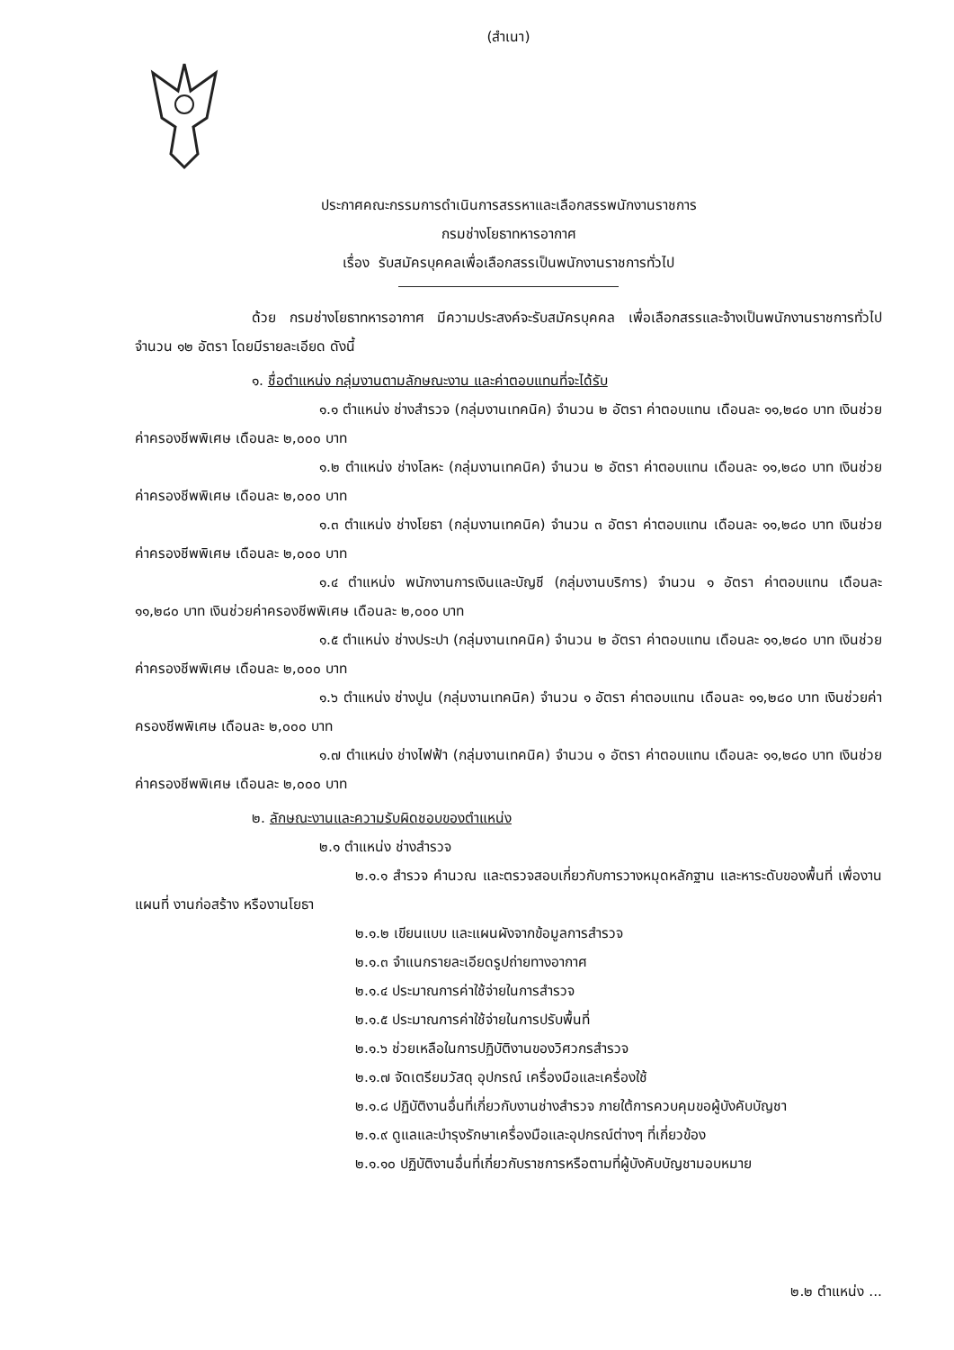(สำเนา)
ประกาศคณะกรรมการดำเนินการสรรหาและเลือกสรรพนักงานราชการ
กรมช่างโยธาทหารอากาศ
เรื่อง รับสมัครบุคคลเพื่อเลือกสรรเป็นพนักงานราชการทั่วไป
ด้วย กรมช่างโยธาทหารอากาศ มีความประสงค์จะรับสมัครบุคคล เพื่อเลือกสรรและจ้างเป็นพนักงานราชการทั่วไป จำนวน ๑๒ อัตรา โดยมีรายละเอียด ดังนี้
๑. ชื่อตำแหน่ง กลุ่มงานตามลักษณะงาน และค่าตอบแทนที่จะได้รับ
๑.๑ ตำแหน่ง ช่างสำรวจ (กลุ่มงานเทคนิค) จำนวน ๒ อัตรา ค่าตอบแทน เดือนละ ๑๑,๒๘๐ บาท เงินช่วยค่าครองชีพพิเศษ เดือนละ ๒,๐๐๐ บาท
๑.๒ ตำแหน่ง ช่างโลหะ (กลุ่มงานเทคนิค) จำนวน ๒ อัตรา ค่าตอบแทน เดือนละ ๑๑,๒๘๐ บาท เงินช่วยค่าครองชีพพิเศษ เดือนละ ๒,๐๐๐ บาท
๑.๓ ตำแหน่ง ช่างโยธา (กลุ่มงานเทคนิค) จำนวน ๓ อัตรา ค่าตอบแทน เดือนละ ๑๑,๒๘๐ บาท เงินช่วยค่าครองชีพพิเศษ เดือนละ ๒,๐๐๐ บาท
๑.๔ ตำแหน่ง พนักงานการเงินและบัญชี (กลุ่มงานบริการ) จำนวน ๑ อัตรา ค่าตอบแทน เดือนละ ๑๑,๒๘๐ บาท เงินช่วยค่าครองชีพพิเศษ เดือนละ ๒,๐๐๐ บาท
๑.๕ ตำแหน่ง ช่างประปา (กลุ่มงานเทคนิค) จำนวน ๒ อัตรา ค่าตอบแทน เดือนละ ๑๑,๒๘๐ บาท เงินช่วยค่าครองชีพพิเศษ เดือนละ ๒,๐๐๐ บาท
๑.๖ ตำแหน่ง ช่างปูน (กลุ่มงานเทคนิค) จำนวน ๑ อัตรา ค่าตอบแทน เดือนละ ๑๑,๒๘๐ บาท เงินช่วยค่าครองชีพพิเศษ เดือนละ ๒,๐๐๐ บาท
๑.๗ ตำแหน่ง ช่างไฟฟ้า (กลุ่มงานเทคนิค) จำนวน ๑ อัตรา ค่าตอบแทน เดือนละ ๑๑,๒๘๐ บาท เงินช่วยค่าครองชีพพิเศษ เดือนละ ๒,๐๐๐ บาท
๒. ลักษณะงานและความรับผิดชอบของตำแหน่ง
๒.๑ ตำแหน่ง ช่างสำรวจ
๒.๑.๑ สำรวจ คำนวณ และตรวจสอบเกี่ยวกับการวางหมุดหลักฐาน และหาระดับของพื้นที่ เพื่องานแผนที่ งานก่อสร้าง หรืองานโยธา
๒.๑.๒ เขียนแบบ และแผนผังจากข้อมูลการสำรวจ
๒.๑.๓ จำแนกรายละเอียดรูปถ่ายทางอากาศ
๒.๑.๔ ประมาณการค่าใช้จ่ายในการสำรวจ
๒.๑.๕ ประมาณการค่าใช้จ่ายในการปรับพื้นที่
๒.๑.๖ ช่วยเหลือในการปฏิบัติงานของวิศวกรสำรวจ
๒.๑.๗ จัดเตรียมวัสดุ อุปกรณ์ เครื่องมือและเครื่องใช้
๒.๑.๘ ปฏิบัติงานอื่นที่เกี่ยวกับงานช่างสำรวจ ภายใต้การควบคุมขอผู้บังคับบัญชา
๒.๑.๙ ดูแลและบำรุงรักษาเครื่องมือและอุปกรณ์ต่างๆ ที่เกี่ยวข้อง
๒.๑.๑๐ ปฏิบัติงานอื่นที่เกี่ยวกับราชการหรือตามที่ผู้บังคับบัญชามอบหมาย
๒.๒ ตำแหน่ง ...